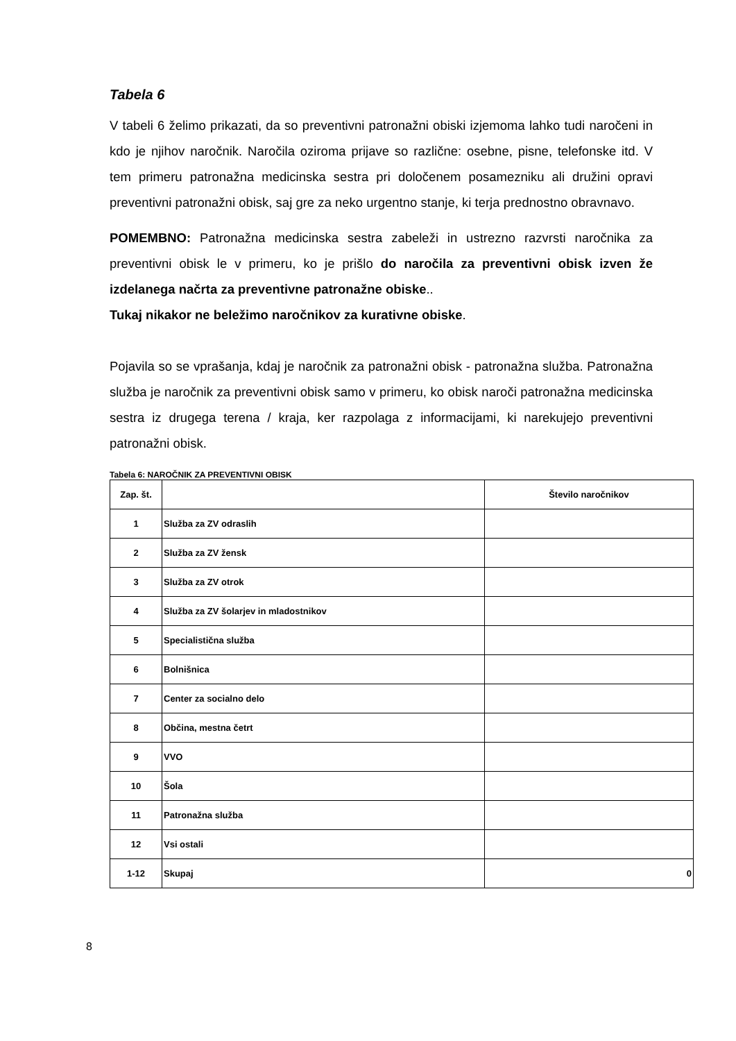Tabela 6
V tabeli 6 želimo prikazati, da so preventivni patronažni obiski izjemoma lahko tudi naročeni in kdo je njihov naročnik. Naročila oziroma prijave so različne: osebne, pisne, telefonske itd. V tem primeru patronažna medicinska sestra pri določenem posamezniku ali družini opravi preventivni patronažni obisk, saj gre za neko urgentno stanje, ki terja prednostno obravnavo.
POMEMBNO: Patronažna medicinska sestra zabeleži in ustrezno razvrsti naročnika za preventivni obisk le v primeru, ko je prišlo do naročila za preventivni obisk izven že izdelanega načrta za preventivne patronažne obiske..
Tukaj nikakor ne beležimo naročnikov za kurativne obiske.
Pojavila so se vprašanja, kdaj je naročnik za patronažni obisk - patronažna služba. Patronažna služba je naročnik za preventivni obisk samo v primeru, ko obisk naroči patronažna medicinska sestra iz drugega terena / kraja, ker razpolaga z informacijami, ki narekujejo preventivni patronažni obisk.
Tabela 6: NAROČNIK ZA PREVENTIVNI OBISK
| Zap. št. | | Število naročnikov |
| --- | --- | --- |
| 1 | Služba za ZV odraslih | |
| 2 | Služba za ZV žensk | |
| 3 | Služba za ZV otrok | |
| 4 | Služba za ZV šolarjev in mladostnikov | |
| 5 | Specialistična služba | |
| 6 | Bolnišnica | |
| 7 | Center za socialno delo | |
| 8 | Občina, mestna četrt | |
| 9 | VVO | |
| 10 | Šola | |
| 11 | Patronažna služba | |
| 12 | Vsi ostali | |
| 1-12 | Skupaj | 0 |
8